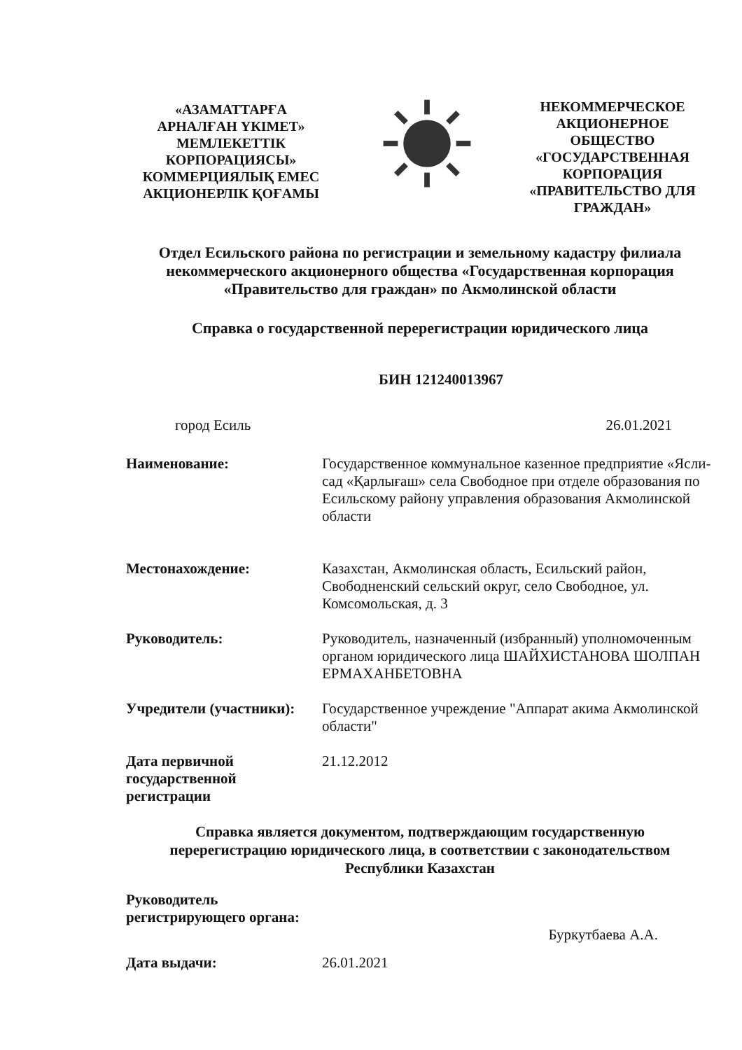«АЗАМАТТАРҒА АРНАЛҒАН ҮКІМЕТ» МЕМЛЕКЕТТІК КОРПОРАЦИЯСЫ» КОММЕРЦИЯЛЫҚ ЕМЕС АКЦИОНЕРЛІК ҚОҒАМЫ
НЕКОММЕРЧЕСКОЕ АКЦИОНЕРНОЕ ОБЩЕСТВО «ГОСУДАРСТВЕННАЯ КОРПОРАЦИЯ «ПРАВИТЕЛЬСТВО ДЛЯ ГРАЖДАН»
Отдел Есильского района по регистрации и земельному кадастру филиала некоммерческого акционерного общества «Государственная корпорация «Правительство для граждан» по Акмолинской области
Справка о государственной перерегистрации юридического лица
БИН 121240013967
город Есиль 26.01.2021
Наименование:
Государственное коммунальное казенное предприятие «Ясли-сад «Қарлығаш» села Свободное при отделе образования по Есильскому району управления образования Акмолинской области
Местонахождение:
Казахстан, Акмолинская область, Есильский район, Свободненский сельский округ, село Свободное, ул. Комсомольская, д. 3
Руководитель:
Руководитель, назначенный (избранный) уполномоченным органом юридического лица ШАЙХИСТАНОВА ШОЛПАН ЕРМАХАНБЕТОВНА
Учредители (участники):
Государственное учреждение "Аппарат акима Акмолинской области"
Дата первичной государственной регистрации
21.12.2012
Справка является документом, подтверждающим государственную перерегистрацию юридического лица, в соответствии с законодательством Республики Казахстан
Руководитель регистрирующего органа:
Буркутбаева А.А.
Дата выдачи:
26.01.2021